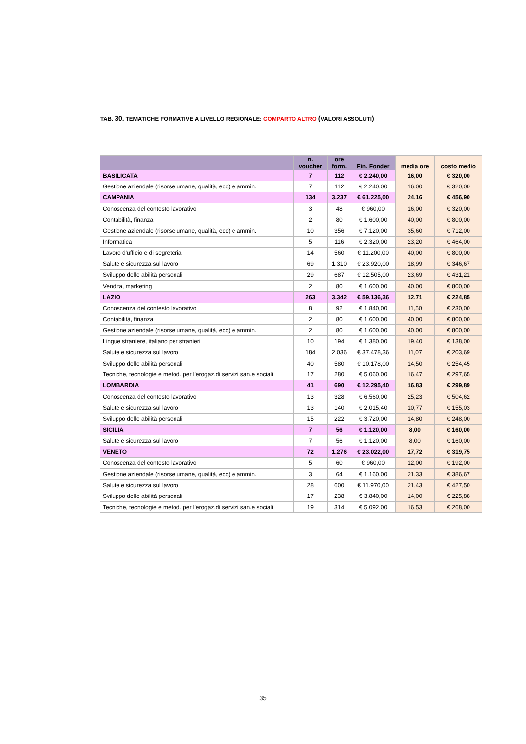TAB. 30. TEMATICHE FORMATIVE A LIVELLO REGIONALE: COMPARTO ALTRO (VALORI ASSOLUTI)
| | n. voucher | ore form. | Fin. Fonder | media ore | costo medio |
| --- | --- | --- | --- | --- | --- |
| BASILICATA | 7 | 112 | € 2.240,00 | 16,00 | € 320,00 |
| Gestione aziendale (risorse umane, qualità, ecc) e ammin. | 7 | 112 | € 2.240,00 | 16,00 | € 320,00 |
| CAMPANIA | 134 | 3.237 | € 61.225,00 | 24,16 | € 456,90 |
| Conoscenza del contesto lavorativo | 3 | 48 | € 960,00 | 16,00 | € 320,00 |
| Contabilità, finanza | 2 | 80 | € 1.600,00 | 40,00 | € 800,00 |
| Gestione aziendale (risorse umane, qualità, ecc) e ammin. | 10 | 356 | € 7.120,00 | 35,60 | € 712,00 |
| Informatica | 5 | 116 | € 2.320,00 | 23,20 | € 464,00 |
| Lavoro d'ufficio e di segreteria | 14 | 560 | € 11.200,00 | 40,00 | € 800,00 |
| Salute e sicurezza sul lavoro | 69 | 1.310 | € 23.920,00 | 18,99 | € 346,67 |
| Sviluppo delle abilità personali | 29 | 687 | € 12.505,00 | 23,69 | € 431,21 |
| Vendita, marketing | 2 | 80 | € 1.600,00 | 40,00 | € 800,00 |
| LAZIO | 263 | 3.342 | € 59.136,36 | 12,71 | € 224,85 |
| Conoscenza del contesto lavorativo | 8 | 92 | € 1.840,00 | 11,50 | € 230,00 |
| Contabilità, finanza | 2 | 80 | € 1.600,00 | 40,00 | € 800,00 |
| Gestione aziendale (risorse umane, qualità, ecc) e ammin. | 2 | 80 | € 1.600,00 | 40,00 | € 800,00 |
| Lingue straniere, italiano per stranieri | 10 | 194 | € 1.380,00 | 19,40 | € 138,00 |
| Salute e sicurezza sul lavoro | 184 | 2.036 | € 37.478,36 | 11,07 | € 203,69 |
| Sviluppo delle abilità personali | 40 | 580 | € 10.178,00 | 14,50 | € 254,45 |
| Tecniche, tecnologie e metod. per l'erogaz.di servizi san.e sociali | 17 | 280 | € 5.060,00 | 16,47 | € 297,65 |
| LOMBARDIA | 41 | 690 | € 12.295,40 | 16,83 | € 299,89 |
| Conoscenza del contesto lavorativo | 13 | 328 | € 6.560,00 | 25,23 | € 504,62 |
| Salute e sicurezza sul lavoro | 13 | 140 | € 2.015,40 | 10,77 | € 155,03 |
| Sviluppo delle abilità personali | 15 | 222 | € 3.720,00 | 14,80 | € 248,00 |
| SICILIA | 7 | 56 | € 1.120,00 | 8,00 | € 160,00 |
| Salute e sicurezza sul lavoro | 7 | 56 | € 1.120,00 | 8,00 | € 160,00 |
| VENETO | 72 | 1.276 | € 23.022,00 | 17,72 | € 319,75 |
| Conoscenza del contesto lavorativo | 5 | 60 | € 960,00 | 12,00 | € 192,00 |
| Gestione aziendale (risorse umane, qualità, ecc) e ammin. | 3 | 64 | € 1.160,00 | 21,33 | € 386,67 |
| Salute e sicurezza sul lavoro | 28 | 600 | € 11.970,00 | 21,43 | € 427,50 |
| Sviluppo delle abilità personali | 17 | 238 | € 3.840,00 | 14,00 | € 225,88 |
| Tecniche, tecnologie e metod. per l'erogaz.di servizi san.e sociali | 19 | 314 | € 5.092,00 | 16,53 | € 268,00 |
35